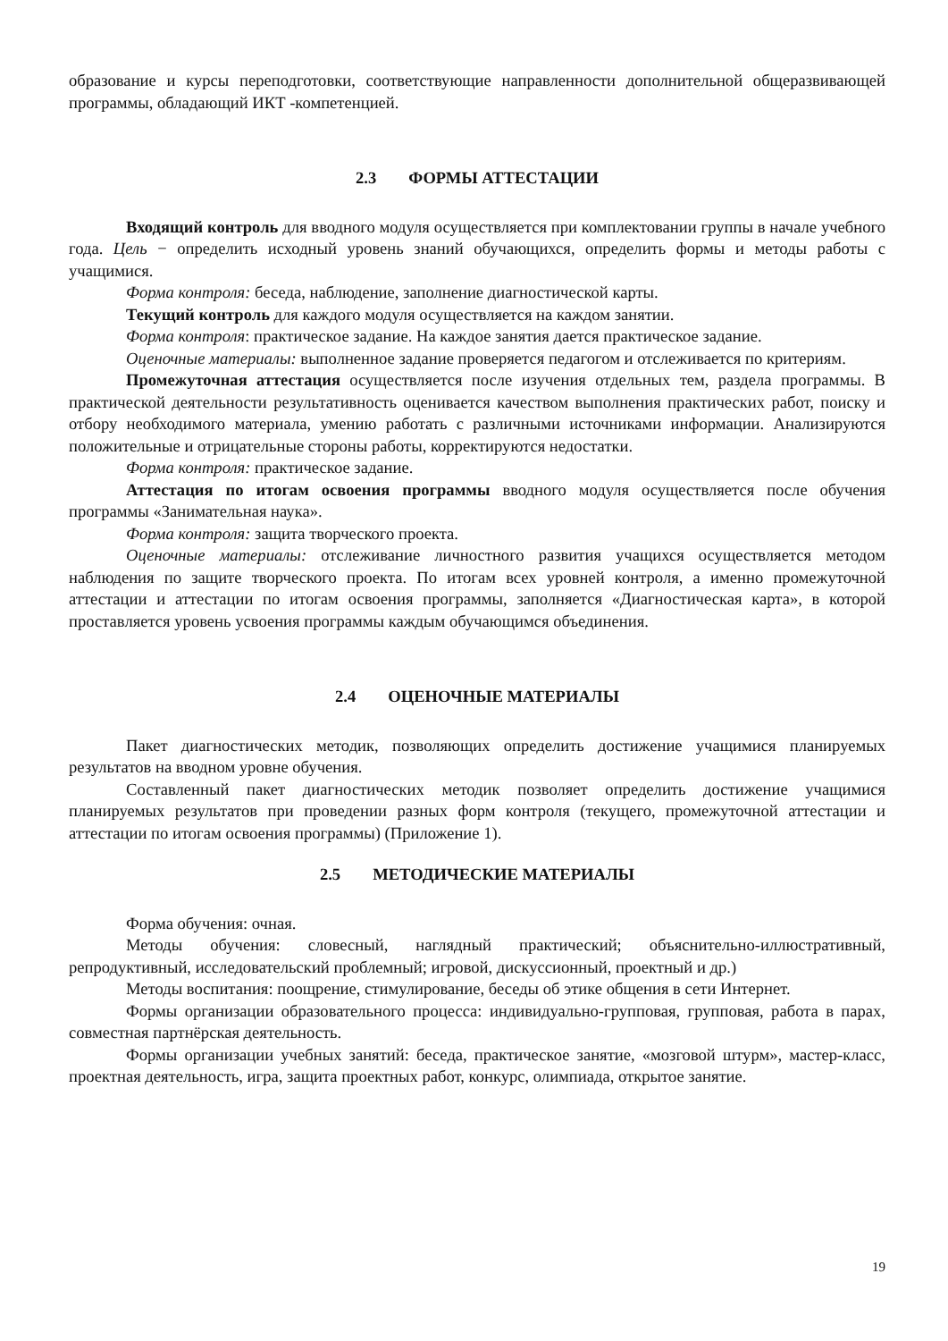образование и курсы переподготовки, соответствующие направленности дополнительной общеразвивающей программы, обладающий ИКТ -компетенцией.
2.3 ФОРМЫ АТТЕСТАЦИИ
Входящий контроль для вводного модуля осуществляется при комплектовании группы в начале учебного года. Цель − определить исходный уровень знаний обучающихся, определить формы и методы работы с учащимися.
Форма контроля: беседа, наблюдение, заполнение диагностической карты.
Текущий контроль для каждого модуля осуществляется на каждом занятии.
Форма контроля: практическое задание. На каждое занятия дается практическое задание.
Оценочные материалы: выполненное задание проверяется педагогом и отслеживается по критериям.
Промежуточная аттестация осуществляется после изучения отдельных тем, раздела программы. В практической деятельности результативность оценивается качеством выполнения практических работ, поиску и отбору необходимого материала, умению работать с различными источниками информации. Анализируются положительные и отрицательные стороны работы, корректируются недостатки.
Форма контроля: практическое задание.
Аттестация по итогам освоения программы вводного модуля осуществляется после обучения программы «Занимательная наука».
Форма контроля: защита творческого проекта.
Оценочные материалы: отслеживание личностного развития учащихся осуществляется методом наблюдения по защите творческого проекта. По итогам всех уровней контроля, а именно промежуточной аттестации и аттестации по итогам освоения программы, заполняется «Диагностическая карта», в которой проставляется уровень усвоения программы каждым обучающимся объединения.
2.4 ОЦЕНОЧНЫЕ МАТЕРИАЛЫ
Пакет диагностических методик, позволяющих определить достижение учащимися планируемых результатов на вводном уровне обучения.
Составленный пакет диагностических методик позволяет определить достижение учащимися планируемых результатов при проведении разных форм контроля (текущего, промежуточной аттестации и аттестации по итогам освоения программы) (Приложение 1).
2.5 МЕТОДИЧЕСКИЕ МАТЕРИАЛЫ
Форма обучения: очная.
Методы обучения: словесный, наглядный практический; объяснительно-иллюстративный, репродуктивный, исследовательский проблемный; игровой, дискуссионный, проектный и др.)
Методы воспитания: поощрение, стимулирование, беседы об этике общения в сети Интернет.
Формы организации образовательного процесса: индивидуально-групповая, групповая, работа в парах, совместная партнёрская деятельность.
Формы организации учебных занятий: беседа, практическое занятие, «мозговой штурм», мастер-класс, проектная деятельность, игра, защита проектных работ, конкурс, олимпиада, открытое занятие.
19